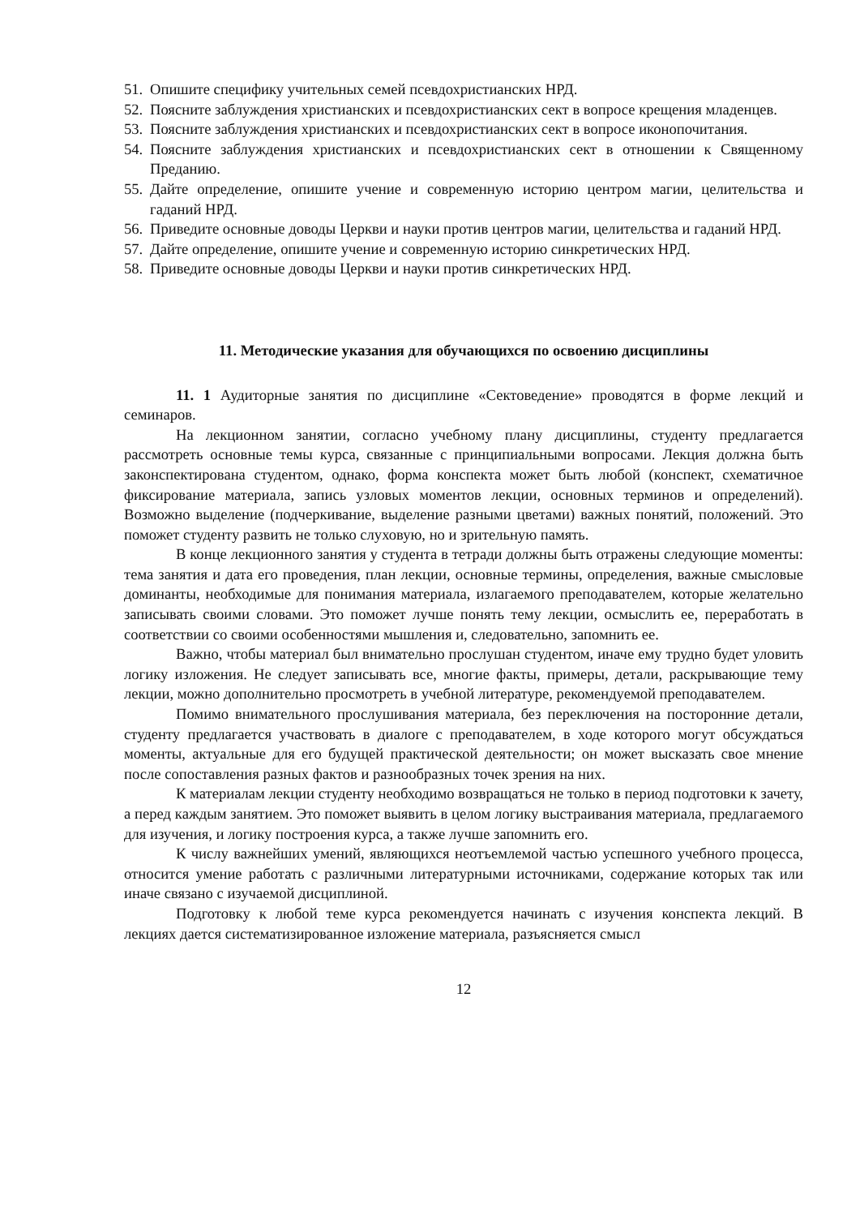51. Опишите специфику учительных семей псевдохристианских НРД.
52. Поясните заблуждения христианских и псевдохристианских сект в вопросе крещения младенцев.
53. Поясните заблуждения христианских и псевдохристианских сект в вопросе иконопочитания.
54. Поясните заблуждения христианских и псевдохристианских сект в отношении к Священному Преданию.
55. Дайте определение, опишите учение и современную историю центром магии, целительства и гаданий НРД.
56. Приведите основные доводы Церкви и науки против центров магии, целительства и гаданий НРД.
57. Дайте определение, опишите учение и современную историю синкретических НРД.
58. Приведите основные доводы Церкви и науки против синкретических НРД.
11. Методические указания для обучающихся по освоению дисциплины
11. 1 Аудиторные занятия по дисциплине «Сектоведение» проводятся в форме лекций и семинаров.
На лекционном занятии, согласно учебному плану дисциплины, студенту предлагается рассмотреть основные темы курса, связанные с принципиальными вопросами. Лекция должна быть законспектирована студентом, однако, форма конспекта может быть любой (конспект, схематичное фиксирование материала, запись узловых моментов лекции, основных терминов и определений). Возможно выделение (подчеркивание, выделение разными цветами) важных понятий, положений. Это поможет студенту развить не только слуховую, но и зрительную память.
В конце лекционного занятия у студента в тетради должны быть отражены следующие моменты: тема занятия и дата его проведения, план лекции, основные термины, определения, важные смысловые доминанты, необходимые для понимания материала, излагаемого преподавателем, которые желательно записывать своими словами. Это поможет лучше понять тему лекции, осмыслить ее, переработать в соответствии со своими особенностями мышления и, следовательно, запомнить ее.
Важно, чтобы материал был внимательно прослушан студентом, иначе ему трудно будет уловить логику изложения. Не следует записывать все, многие факты, примеры, детали, раскрывающие тему лекции, можно дополнительно просмотреть в учебной литературе, рекомендуемой преподавателем.
Помимо внимательного прослушивания материала, без переключения на посторонние детали, студенту предлагается участвовать в диалоге с преподавателем, в ходе которого могут обсуждаться моменты, актуальные для его будущей практической деятельности; он может высказать свое мнение после сопоставления разных фактов и разнообразных точек зрения на них.
К материалам лекции студенту необходимо возвращаться не только в период подготовки к зачету, а перед каждым занятием. Это поможет выявить в целом логику выстраивания материала, предлагаемого для изучения, и логику построения курса, а также лучше запомнить его.
К числу важнейших умений, являющихся неотъемлемой частью успешного учебного процесса, относится умение работать с различными литературными источниками, содержание которых так или иначе связано с изучаемой дисциплиной.
Подготовку к любой теме курса рекомендуется начинать с изучения конспекта лекций. В лекциях дается систематизированное изложение материала, разъясняется смысл
12